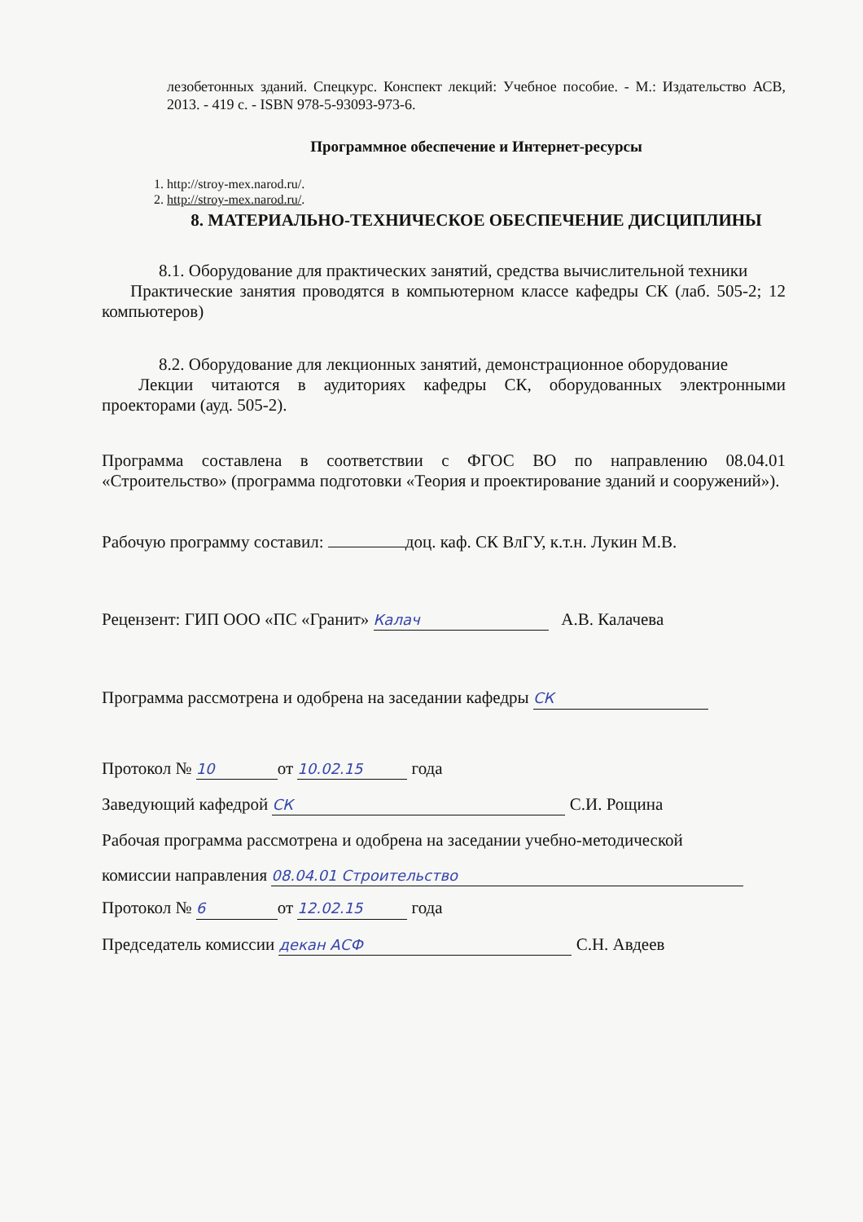лезобетонных зданий. Спецкурс. Конспект лекций: Учебное пособие. - М.: Издательство АСВ, 2013. - 419 с. - ISBN 978-5-93093-973-6.
Программное обеспечение и Интернет-ресурсы
1. http://stroy-mex.narod.ru/.
2. http://stroy-mex.narod.ru/.
8. МАТЕРИАЛЬНО-ТЕХНИЧЕСКОЕ ОБЕСПЕЧЕНИЕ ДИСЦИПЛИНЫ
8.1. Оборудование для практических занятий, средства вычислительной техники
Практические занятия проводятся в компьютерном классе кафедры СК (лаб. 505-2; 12 компьютеров)
8.2. Оборудование для лекционных занятий, демонстрационное оборудование
Лекции читаются в аудиториях кафедры СК, оборудованных электронными проекторами (ауд. 505-2).
Программа составлена в соответствии с ФГОС ВО по направлению 08.04.01 «Строительство» (программа подготовки «Теория и проектирование зданий и сооружений»).
Рабочую программу составил: доц. каф. СК ВлГУ, к.т.н. Лукин М.В.
Рецензент: ГИП ООО «ПС «Гранит» Калач А.В. Калачева
Программа рассмотрена и одобрена на заседании кафедры СК
Протокол № 10 от 10.02.15 года
Заведующий кафедрой СК С.И. Рощина
Рабочая программа рассмотрена и одобрена на заседании учебно-методической
комиссии направления 08.04.01 Строительство
Протокол № 6 от 12.02.15 года
Председатель комиссии декан АСФ С.Н. Авдеев